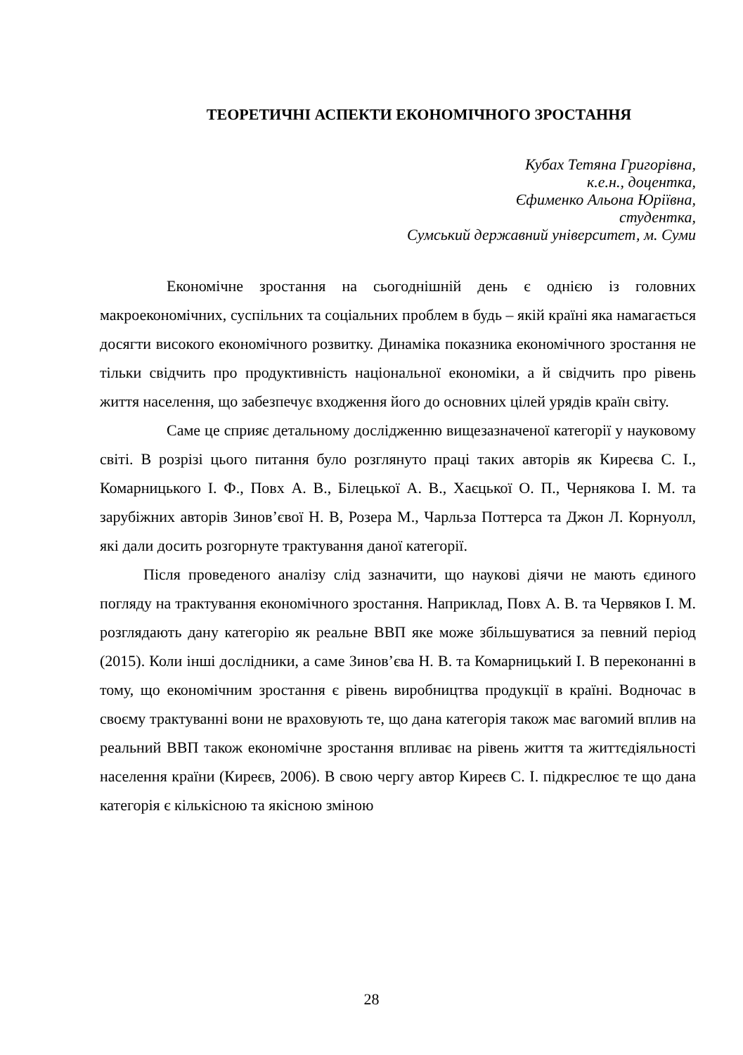ТЕОРЕТИЧНІ АСПЕКТИ ЕКОНОМІЧНОГО ЗРОСТАННЯ
Кубах Тетяна Григорівна,
к.е.н., доцентка,
Єфименко Альона Юріївна,
студентка,
Сумський державний університет, м. Суми
Економічне зростання на сьогоднішній день є однією із головних макроекономічних, суспільних та соціальних проблем в будь – якій країні яка намагається досягти високого економічного розвитку. Динаміка показника економічного зростання не тільки свідчить про продуктивність національної економіки, а й свідчить про рівень життя населення, що забезпечує входження його до основних цілей урядів країн світу.
Саме це сприяє детальному дослідженню вищезазначеної категорії у науковому світі. В розрізі цього питання було розглянуто праці таких авторів як Киреєва С. І., Комарницького І. Ф., Повх А. В., Білецької А. В., Хаєцької О. П., Чернякова І. М. та зарубіжних авторів Зинов’євої Н. В, Розера М., Чарльза Поттерса та Джон Л. Корнуолл, які дали досить розгорнуте трактування даної категорії.
Після проведеного аналізу слід зазначити, що наукові діячи не мають єдиного погляду на трактування економічного зростання. Наприклад, Повх А. В. та Червяков І. М. розглядають дану категорію як реальне ВВП яке може збільшуватися за певний період (2015). Коли інші дослідники, а саме Зинов’єва Н. В. та Комарницький І. В переконанні в тому, що економічним зростання є рівень виробництва продукції в країні. Водночас в своєму трактуванні вони не враховують те, що дана категорія також має вагомий вплив на реальний ВВП також економічне зростання впливає на рівень життя та життєдіяльності населення країни (Киреєв, 2006). В свою чергу автор Киреєв С. І. підкреслює те що дана категорія є кількісною та якісною зміною
28